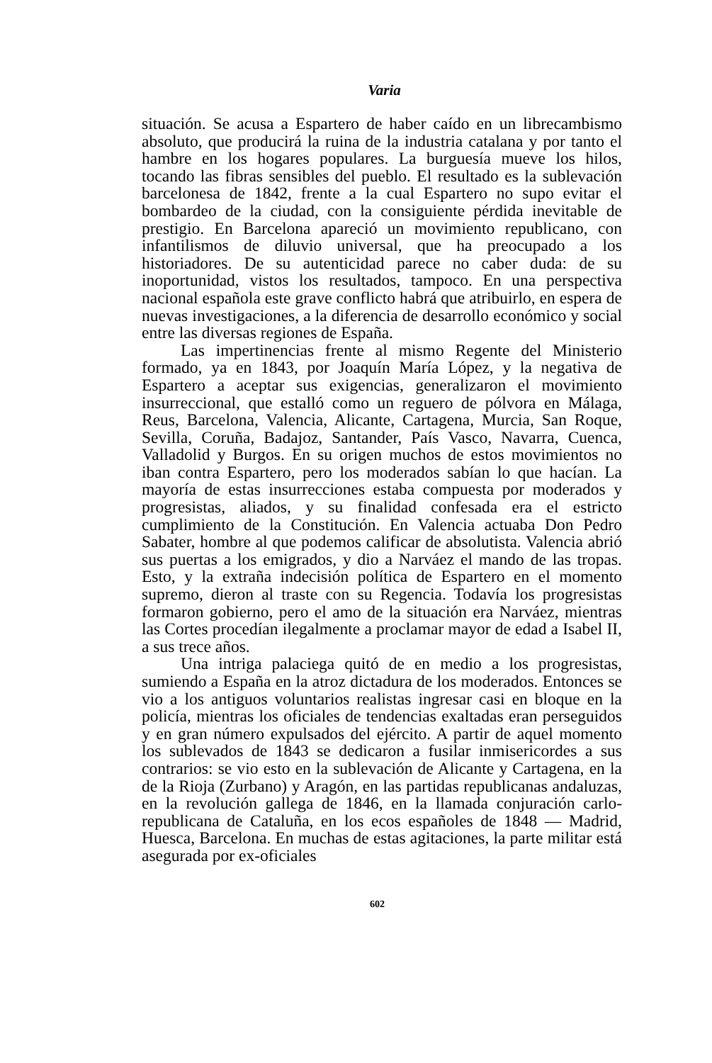Varia
situación. Se acusa a Espartero de haber caído en un librecambismo absoluto, que producirá la ruina de la industria catalana y por tanto el hambre en los hogares populares. La burguesía mueve los hilos, tocando las fibras sensibles del pueblo. El resultado es la sublevación barcelonesa de 1842, frente a la cual Espartero no supo evitar el bombardeo de la ciudad, con la consiguiente pérdida inevitable de prestigio. En Barcelona apareció un movimiento republicano, con infantilismos de diluvio universal, que ha preocupado a los historiadores. De su autenticidad parece no caber duda: de su inoportunidad, vistos los resultados, tampoco. En una perspectiva nacional española este grave conflicto habrá que atribuirlo, en espera de nuevas investigaciones, a la diferencia de desarrollo económico y social entre las diversas regiones de España.
Las impertinencias frente al mismo Regente del Ministerio formado, ya en 1843, por Joaquín María López, y la negativa de Espartero a aceptar sus exigencias, generalizaron el movimiento insurreccional, que estalló como un reguero de pólvora en Málaga, Reus, Barcelona, Valencia, Alicante, Cartagena, Murcia, San Roque, Sevilla, Coruña, Badajoz, Santander, País Vasco, Navarra, Cuenca, Valladolid y Burgos. En su origen muchos de estos movimientos no iban contra Espartero, pero los moderados sabían lo que hacían. La mayoría de estas insurrecciones estaba compuesta por moderados y progresistas, aliados, y su finalidad confesada era el estricto cumplimiento de la Constitución. En Valencia actuaba Don Pedro Sabater, hombre al que podemos calificar de absolutista. Valencia abrió sus puertas a los emigrados, y dio a Narváez el mando de las tropas. Esto, y la extraña indecisión política de Espartero en el momento supremo, dieron al traste con su Regencia. Todavía los progresistas formaron gobierno, pero el amo de la situación era Narváez, mientras las Cortes procedían ilegalmente a proclamar mayor de edad a Isabel II, a sus trece años.
Una intriga palaciega quitó de en medio a los progresistas, sumiendo a España en la atroz dictadura de los moderados. Entonces se vio a los antiguos voluntarios realistas ingresar casi en bloque en la policía, mientras los oficiales de tendencias exaltadas eran perseguidos y en gran número expulsados del ejército. A partir de aquel momento los sublevados de 1843 se dedicaron a fusilar inmisericordes a sus contrarios: se vio esto en la sublevación de Alicante y Cartagena, en la de la Rioja (Zurbano) y Aragón, en las partidas republicanas andaluzas, en la revolución gallega de 1846, en la llamada conjuración carlo-republicana de Cataluña, en los ecos españoles de 1848 — Madrid, Huesca, Barcelona. En muchas de estas agitaciones, la parte militar está asegurada por ex-oficiales
602